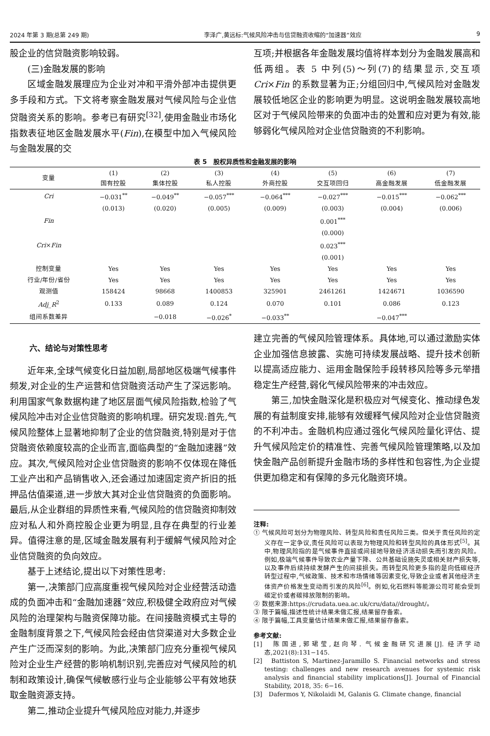2024 年第 3 期(总第 249 期) 李泽广,黄远标:气候风险冲击与信贷融资收缩的“加速器”效应 9
股企业的信贷融资影响较弱。
(三)金融发展的影响
区域金融发展理应为企业对冲和平滑外部冲击提供更多手段和方式。下文将考察金融发展对气候风险与企业信贷融资关系的影响。参考已有研究<sup>[32]</sup>,使用金融业市场化指数表征地区金融发展水平(Fin),在模型中加入气候风险与金融发展的交
互项;并根据各年金融发展均值将样本划分为金融发展高和低两组。表 5 中列(5)～列(7)的结果显示,交互项 Cri×Fin 的系数显著为正;分组回归中,气候风险对金融发展较低地区企业的影响更为明显。这说明金融发展较高地区对于气候风险带来的负面冲击的处置和应对更为有效,能够弱化气候风险对企业信贷融资的不利影响。
表 5 股权异质性和金融发展的影响
| 变量 | (1) 国有控股 | (2) 集体控股 | (3) 私人控股 | (4) 外商控股 | (5) 交互项回归 | (6) 高金融发展 | (7) 低金融发展 |
| --- | --- | --- | --- | --- | --- | --- | --- |
| Cri | −0.031<sup>**</sup> | −0.049<sup>**</sup> | −0.057<sup>***</sup> | −0.064<sup>***</sup> | −0.027<sup>***</sup> | −0.015<sup>***</sup> | −0.062<sup>***</sup> |
| | (0.013) | (0.020) | (0.005) | (0.009) | (0.003) | (0.004) | (0.006) |
| Fin | | | | | 0.001<sup>***</sup> | | |
| | | | | | (0.000) | | |
| Cri × Fin | | | | | 0.023<sup>***</sup> | | |
| | | | | | (0.001) | | |
| 控制变量 | Yes | Yes | Yes | Yes | Yes | Yes | Yes |
| 行业/年份/省份 | Yes | Yes | Yes | Yes | Yes | Yes | Yes |
| 观测值 | 158424 | 98668 | 1400853 | 325901 | 2461261 | 1424671 | 1036590 |
| Adj_R<sup>2</sup> | 0.133 | 0.089 | 0.124 | 0.070 | 0.101 | 0.086 | 0.123 |
| 组间系数差异 | | −0.018 | −0.026<sup>*</sup> | −0.033<sup>**</sup> | −0.047<sup>***</sup> | | |
六、结论与对策性思考
近年来,全球气候变化日益加剧,局部地区极端气候事件频发,对企业的生产运营和信贷融资活动产生了深远影响。利用国家气象数据构建了地区层面气候风险指数,检验了气候风险冲击对企业信贷融资的影响机理。研究发现:首先,气候风险整体上显著地抑制了企业的信贷融资,特别是对于信贷融资依赖度较高的企业而言,面临典型的“金融加速器”效应。其次,气候风险对企业信贷融资的影响不仅体现在降低工业产出和产品销售收入,还会通过加速固定资产折旧的抵押品估值渠道,进一步放大其对企业信贷融资的负面影响。最后,从企业群组的异质性来看,气候风险的信贷融资抑制效应对私人和外商控股企业更为明显,且存在典型的行业差异。值得注意的是,区域金融发展有利于缓解气候风险对企业信贷融资的负向效应。
基于上述结论,提出以下对策性思考:
第一,决策部门应高度重视气候风险对企业经营活动造成的负面冲击和“金融加速器”效应,积极健全政府应对气候风险的治理架构与融资保障功能。在间接融资模式主导的金融制度背景之下,气候风险会经由信贷渠道对大多数企业产生广泛而深刻的影响。为此,决策部门应充分重视气候风险对企业生产经营的影响机制识别,完善应对气候风险的机制和政策设计,确保气候敏感行业与企业能够公平有效地获取金融资源支持。
第二,推动企业提升气候风险应对能力,并逐步
建立完善的气候风险管理体系。具体地,可以通过激励实体企业加强信息披露、实施可持续发展战略、提升技术创新以提高适应能力、运用金融保险手段转移风险等多元举措稳定生产经营,弱化气候风险带来的冲击效应。
第三,加快金融深化是积极应对气候变化、推动绿色发展的有益制度安排,能够有效缓释气候风险对企业信贷融资的不利冲击。金融机构应通过强化气候风险量化评估、提升气候风险定价的精准性、完善气候风险管理策略,以及加快金融产品创新提升金融市场的多样性和包容性,为企业提供更加稳定和有保障的多元化融资环境。
注释:
① 气候风险可划分为物理风险、转型风险和责任风险三类。但关于责任风险的定义存在一定争议,责任风险可以表现为物理风险和转型风险的具体形式<sup>[5]</sup>。其中,物理风险指的是气候事件直接或间接地导致经济活动损失而引发的风险。例如,极端气候事件导致农业产量下降、公共基础设施失灵或相关财产损失等,以及事件后续持续发酵产生的间接损失。而转型风险更多指的是向低碳经济转型过程中,气候政策、技术和市场情绪等因素变化,导致企业或者其他经济主体资产价格发生变动而引发的风险<sup>[6]</sup>。例如,化石燃料等能源公司可能会受到碳定价或者碳排放限制的影响。
② 数据来源:https://crudata.uea.ac.uk/cru/data//drought/。
③ 限于篇幅,描述性统计结果未做汇报,结果留存备索。
④ 限于篇幅,工具变量估计结果未做汇报,结果留存备索。
参考文献:
[1]　陈国进,郭珺莹,赵向琴. 气候金融研究进展[J]. 经济学动态,2021(8):131−145.
[2]　Battiston S, Martinez-Jaramillo S. Financial networks and stress testing: challenges and new research avenues for systemic risk analysis and financial stability implications[J]. Journal of Financial Stability, 2018, 35: 6−16.
[3]　Dafermos Y, Nikolaidi M, Galanis G. Climate change, financial